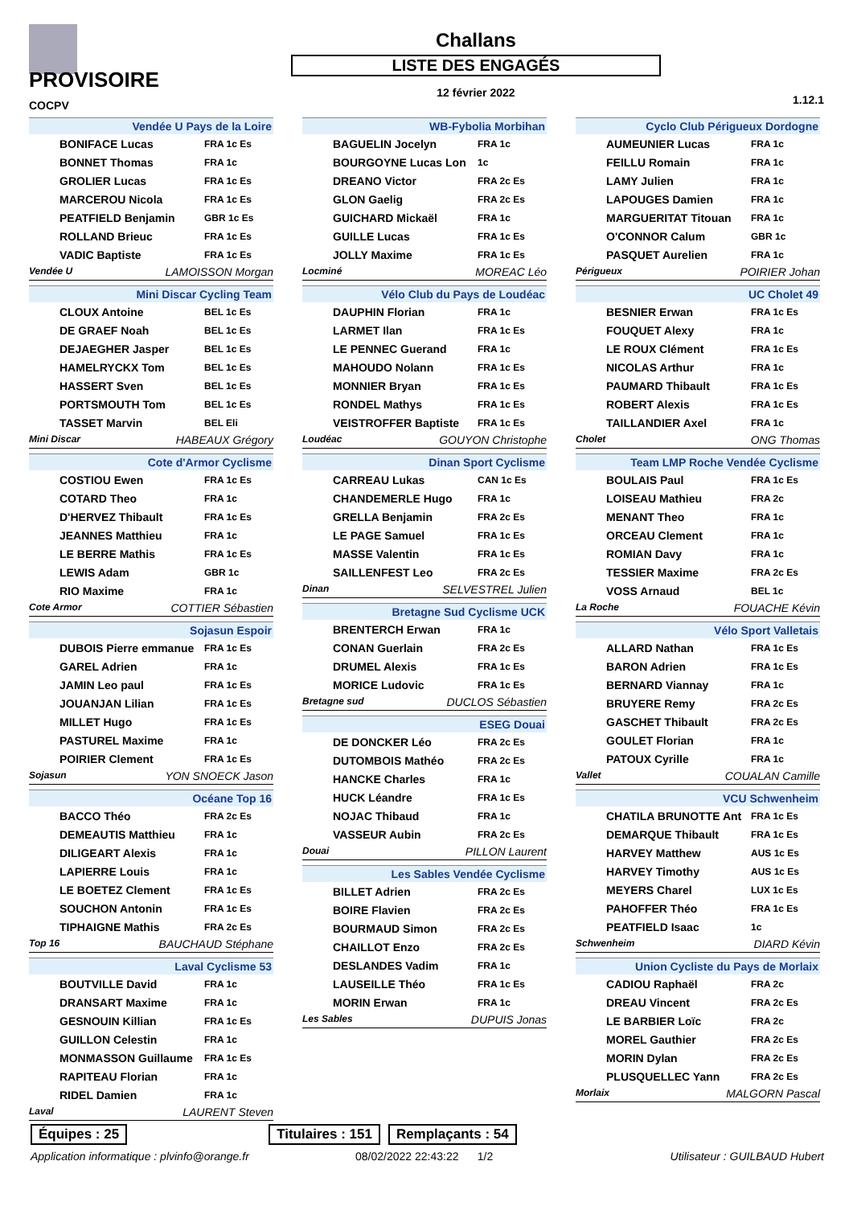PROVISOIRE
COCPV
Challans
LISTE DES ENGAGÉS
12 février 2022
1.12.1
Vendée U Pays de la Loire
| BONIFACE Lucas | FRA 1c Es |
| BONNET Thomas | FRA 1c |
| GROLIER Lucas | FRA 1c Es |
| MARCEROU Nicola | FRA 1c Es |
| PEATFIELD Benjamin | GBR 1c Es |
| ROLLAND Brieuc | FRA 1c Es |
| VADIC Baptiste | FRA 1c Es |
Vendée U LAMOISSON Morgan
Mini Discar Cycling Team
| CLOUX Antoine | BEL 1c Es |
| DE GRAEF Noah | BEL 1c Es |
| DEJAEGHER Jasper | BEL 1c Es |
| HAMELRYCKX Tom | BEL 1c Es |
| HASSERT Sven | BEL 1c Es |
| PORTSMOUTH Tom | BEL 1c Es |
| TASSET Marvin | BEL Eli |
Mini Discar HABEAUX Grégory
Cote d'Armor Cyclisme
| COSTIOU Ewen | FRA 1c Es |
| COTARD Theo | FRA 1c |
| D'HERVEZ Thibault | FRA 1c Es |
| JEANNES Matthieu | FRA 1c |
| LE BERRE Mathis | FRA 1c Es |
| LEWIS Adam | GBR 1c |
| RIO Maxime | FRA 1c |
Cote Armor COTTIER Sébastien
Sojasun Espoir
| DUBOIS Pierre emmanue | FRA 1c Es |
| GAREL Adrien | FRA 1c |
| JAMIN Leo paul | FRA 1c Es |
| JOUANJAN Lilian | FRA 1c Es |
| MILLET Hugo | FRA 1c Es |
| PASTUREL Maxime | FRA 1c |
| POIRIER Clement | FRA 1c Es |
Sojasun YON SNOECK Jason
Océane Top 16
| BACCO Théo | FRA 2c Es |
| DEMEAUTIS Matthieu | FRA 1c |
| DILIGEART Alexis | FRA 1c |
| LAPIERRE Louis | FRA 1c |
| LE BOETEZ Clement | FRA 1c Es |
| SOUCHON Antonin | FRA 1c Es |
| TIPHAIGNE Mathis | FRA 2c Es |
Top 16 BAUCHAUD Stéphane
Laval Cyclisme 53
| BOUTVILLE David | FRA 1c |
| DRANSART Maxime | FRA 1c |
| GESNOUIN Killian | FRA 1c Es |
| GUILLON Celestin | FRA 1c |
| MONMASSON Guillaume | FRA 1c Es |
| RAPITEAU Florian | FRA 1c |
| RIDEL Damien | FRA 1c |
Laval LAURENT Steven
WB-Fybolia Morbihan
| BAGUELIN Jocelyn | FRA 1c |
| BOURGOYNE Lucas Lon | 1c |
| DREANO Victor | FRA 2c Es |
| GLON Gaelig | FRA 2c Es |
| GUICHARD Mickaël | FRA 1c |
| GUILLE Lucas | FRA 1c Es |
| JOLLY Maxime | FRA 1c Es |
Locminé MOREAC Léo
Vélo Club du Pays de Loudéac
| DAUPHIN Florian | FRA 1c |
| LARMET Ilan | FRA 1c Es |
| LE PENNEC Guerand | FRA 1c |
| MAHOUDO Nolann | FRA 1c Es |
| MONNIER Bryan | FRA 1c Es |
| RONDEL Mathys | FRA 1c Es |
| VEISTROFFER Baptiste | FRA 1c Es |
Loudéac GOUYON Christophe
Dinan Sport Cyclisme
| CARREAU Lukas | CAN 1c Es |
| CHANDEMERLE Hugo | FRA 1c |
| GRELLA Benjamin | FRA 2c Es |
| LE PAGE Samuel | FRA 1c Es |
| MASSE Valentin | FRA 1c Es |
| SAILLENFEST Leo | FRA 2c Es |
Dinan SELVESTREL Julien
Bretagne Sud Cyclisme UCK
| BRENTERCH Erwan | FRA 1c |
| CONAN Guerlain | FRA 2c Es |
| DRUMEL Alexis | FRA 1c Es |
| MORICE Ludovic | FRA 1c Es |
Bretagne sud DUCLOS Sébastien
ESEG Douai
| DE DONCKER Léo | FRA 2c Es |
| DUTOMBOIS Mathéo | FRA 2c Es |
| HANCKE Charles | FRA 1c |
| HUCK Léandre | FRA 1c Es |
| NOJAC Thibaud | FRA 1c |
| VASSEUR Aubin | FRA 2c Es |
Douai PILLON Laurent
Les Sables Vendée Cyclisme
| BILLET Adrien | FRA 2c Es |
| BOIRE Flavien | FRA 2c Es |
| BOURMAUD Simon | FRA 2c Es |
| CHAILLOT Enzo | FRA 2c Es |
| DESLANDES Vadim | FRA 1c |
| LAUSEILLE Théo | FRA 1c Es |
| MORIN Erwan | FRA 1c |
Les Sables DUPUIS Jonas
Cyclo Club Périgueux Dordogne
| AUMEUNIER Lucas | FRA 1c |
| FEILLU Romain | FRA 1c |
| LAMY Julien | FRA 1c |
| LAPOUGES Damien | FRA 1c |
| MARGUERITAT Titouan | FRA 1c |
| O'CONNOR Calum | GBR 1c |
| PASQUET Aurelien | FRA 1c |
Périgueux POIRIER Johan
UC Cholet 49
| BESNIER Erwan | FRA 1c Es |
| FOUQUET Alexy | FRA 1c |
| LE ROUX Clément | FRA 1c Es |
| NICOLAS Arthur | FRA 1c |
| PAUMARD Thibault | FRA 1c Es |
| ROBERT Alexis | FRA 1c Es |
| TAILLANDIER Axel | FRA 1c |
Cholet ONG Thomas
Team LMP Roche Vendée Cyclisme
| BOULAIS Paul | FRA 1c Es |
| LOISEAU Mathieu | FRA 2c |
| MENANT Theo | FRA 1c |
| ORCEAU Clement | FRA 1c |
| ROMIAN Davy | FRA 1c |
| TESSIER Maxime | FRA 2c Es |
| VOSS Arnaud | BEL 1c |
La Roche FOUACHE Kévin
Vélo Sport Valletais
| ALLARD Nathan | FRA 1c Es |
| BARON Adrien | FRA 1c Es |
| BERNARD Viannay | FRA 1c |
| BRUYERE Remy | FRA 2c Es |
| GASCHET Thibault | FRA 2c Es |
| GOULET Florian | FRA 1c |
| PATOUX Cyrille | FRA 1c |
Vallet COUALAN Camille
VCU Schwenheim
| CHATILA BRUNOTTE Ant | FRA 1c Es |
| DEMARQUE Thibault | FRA 1c Es |
| HARVEY Matthew | AUS 1c Es |
| HARVEY Timothy | AUS 1c Es |
| MEYERS Charel | LUX 1c Es |
| PAHOFFER Théo | FRA 1c Es |
| PEATFIELD Isaac | 1c |
Schwenheim DIARD Kévin
Union Cycliste du Pays de Morlaix
| CADIOU Raphaël | FRA 2c |
| DREAU Vincent | FRA 2c Es |
| LE BARBIER Loïc | FRA 2c |
| MOREL Gauthier | FRA 2c Es |
| MORIN Dylan | FRA 2c Es |
| PLUSQUELLEC Yann | FRA 2c Es |
Morlaix MALGORN Pascal
Équipes : 25 Titulaires : 151 Remplaçants : 54
Application informatique : plvinfo@orange.fr 08/02/2022 22:43:22 1/2 Utilisateur : GUILBAUD Hubert